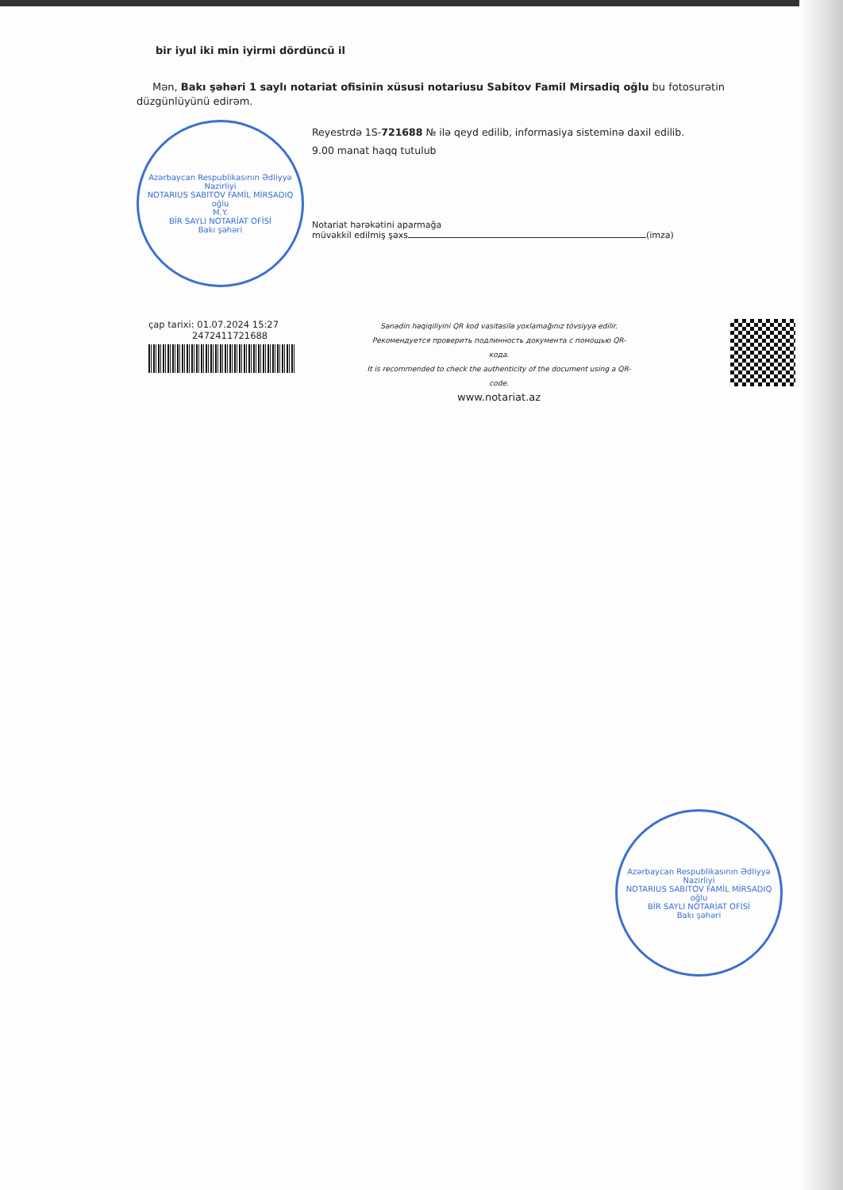bir iyul iki min iyirmi dördüncü il
Mən, Bakı şəhəri 1 saylı notariat ofisinin xüsusi notariusu Sabitov Famil Mirsadiq oğlu bu fotosurətin düzgünlüyünü edirəm.
Azərbaycan Respublikasının Ədliyyə Nazirliyi
NOTARIUS SABITOV FAMİL MİRSADIQ oğlu
M.Y.
BİR SAYLI NOTARİAT OFİSİ
Bakı şəhəri
Reyestrdə 1S-721688 № ilə qeyd edilib, informasiya sisteminə daxil edilib.
9.00 manat haqq tutulub
Notariat hərəkətini aparmağa
müvəkkil edilmiş şəxs (imza)
çap tarixi: 01.07.2024 15:27
2472411721688
Sənədin həqiqiliyini QR kod vasitəsilə yoxlamağınız tövsiyyə edilir.
Рекомендуется проверить подлинность документа с помощью QR-кода.
It is recommended to check the authenticity of the document using a QR-code.
www.notariat.az
Azərbaycan Respublikasının Ədliyyə Nazirliyi
NOTARIUS SABITOV FAMİL MİRSADIQ oğlu
BİR SAYLI NOTARİAT OFİSİ
Bakı şəhəri